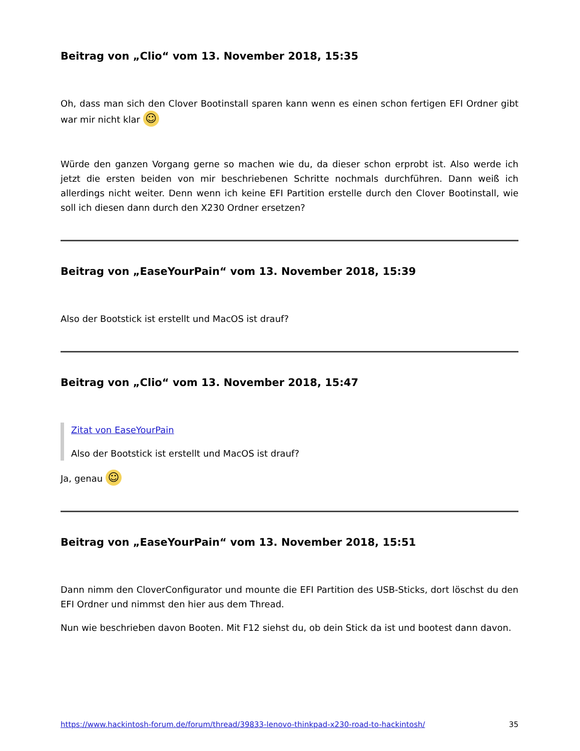Beitrag von „Clio“ vom 13. November 2018, 15:35
Oh, dass man sich den Clover Bootinstall sparen kann wenn es einen schon fertigen EFI Ordner gibt war mir nicht klar ☺
Würde den ganzen Vorgang gerne so machen wie du, da dieser schon erprobt ist. Also werde ich jetzt die ersten beiden von mir beschriebenen Schritte nochmals durchführen. Dann weiß ich allerdings nicht weiter. Denn wenn ich keine EFI Partition erstelle durch den Clover Bootinstall, wie soll ich diesen dann durch den X230 Ordner ersetzen?
Beitrag von „EaseYourPain“ vom 13. November 2018, 15:39
Also der Bootstick ist erstellt und MacOS ist drauf?
Beitrag von „Clio“ vom 13. November 2018, 15:47
Zitat von EaseYourPain
Also der Bootstick ist erstellt und MacOS ist drauf?
Ja, genau ☺
Beitrag von „EaseYourPain“ vom 13. November 2018, 15:51
Dann nimm den CloverConfigurator und mounte die EFI Partition des USB-Sticks, dort löschst du den EFI Ordner und nimmst den hier aus dem Thread.
Nun wie beschrieben davon Booten. Mit F12 siehst du, ob dein Stick da ist und bootest dann davon.
https://www.hackintosh-forum.de/forum/thread/39833-lenovo-thinkpad-x230-road-to-hackintosh/ 35